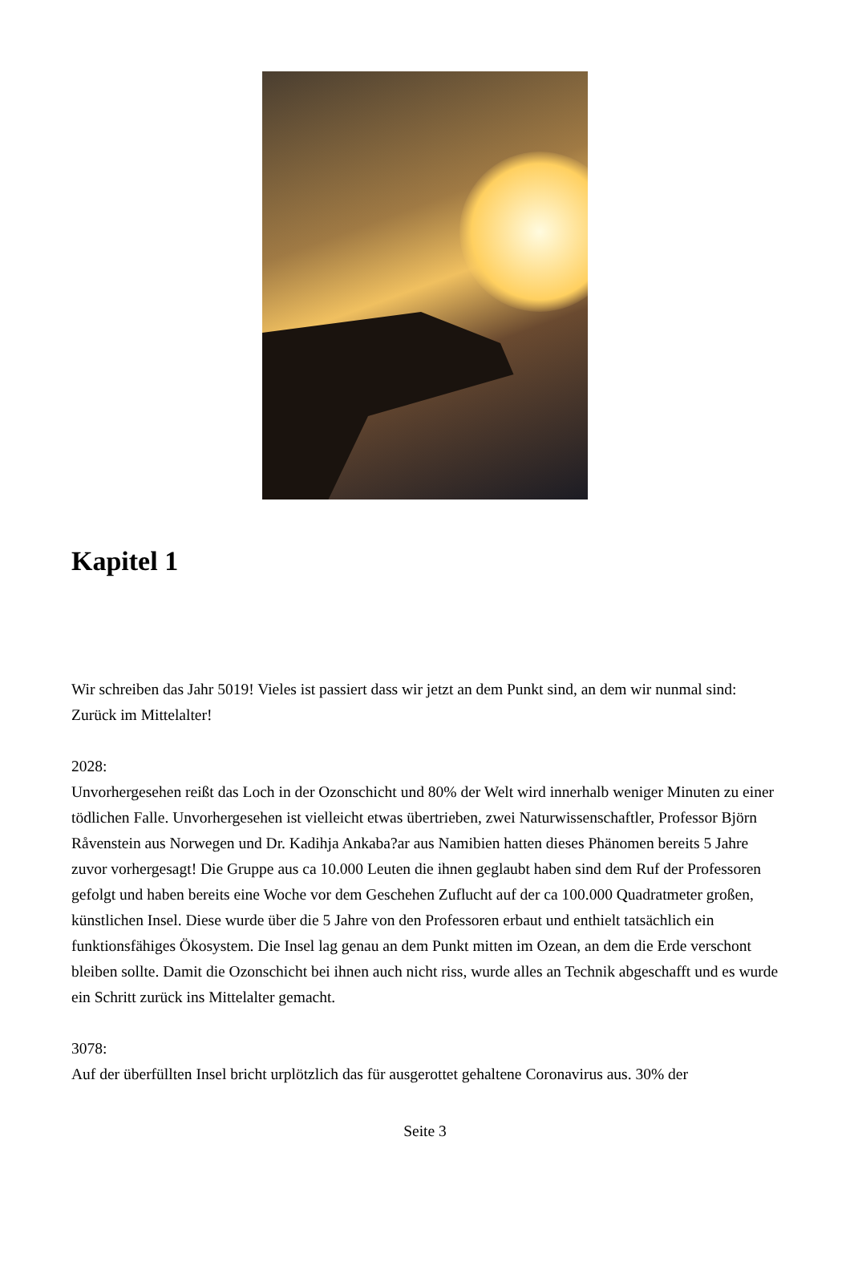Kapitel 1
Wir schreiben das Jahr 5019! Vieles ist passiert dass wir jetzt an dem Punkt sind, an dem wir nunmal sind: Zurück im Mittelalter!
2028:
Unvorhergesehen reißt das Loch in der Ozonschicht und 80% der Welt wird innerhalb weniger Minuten zu einer tödlichen Falle. Unvorhergesehen ist vielleicht etwas übertrieben, zwei Naturwissenschaftler, Professor Björn Råvenstein aus Norwegen und Dr. Kadihja Ankaba?ar aus Namibien hatten dieses Phänomen bereits 5 Jahre zuvor vorhergesagt! Die Gruppe aus ca 10.000 Leuten die ihnen geglaubt haben sind dem Ruf der Professoren gefolgt und haben bereits eine Woche vor dem Geschehen Zuflucht auf der ca 100.000 Quadratmeter großen, künstlichen Insel. Diese wurde über die 5 Jahre von den Professoren erbaut und enthielt tatsächlich ein funktionsfähiges Ökosystem. Die Insel lag genau an dem Punkt mitten im Ozean, an dem die Erde verschont bleiben sollte. Damit die Ozonschicht bei ihnen auch nicht riss, wurde alles an Technik abgeschafft und es wurde ein Schritt zurück ins Mittelalter gemacht.
3078:
Auf der überfüllten Insel bricht urplötzlich das für ausgerottet gehaltene Coronavirus aus. 30% der
Seite 3